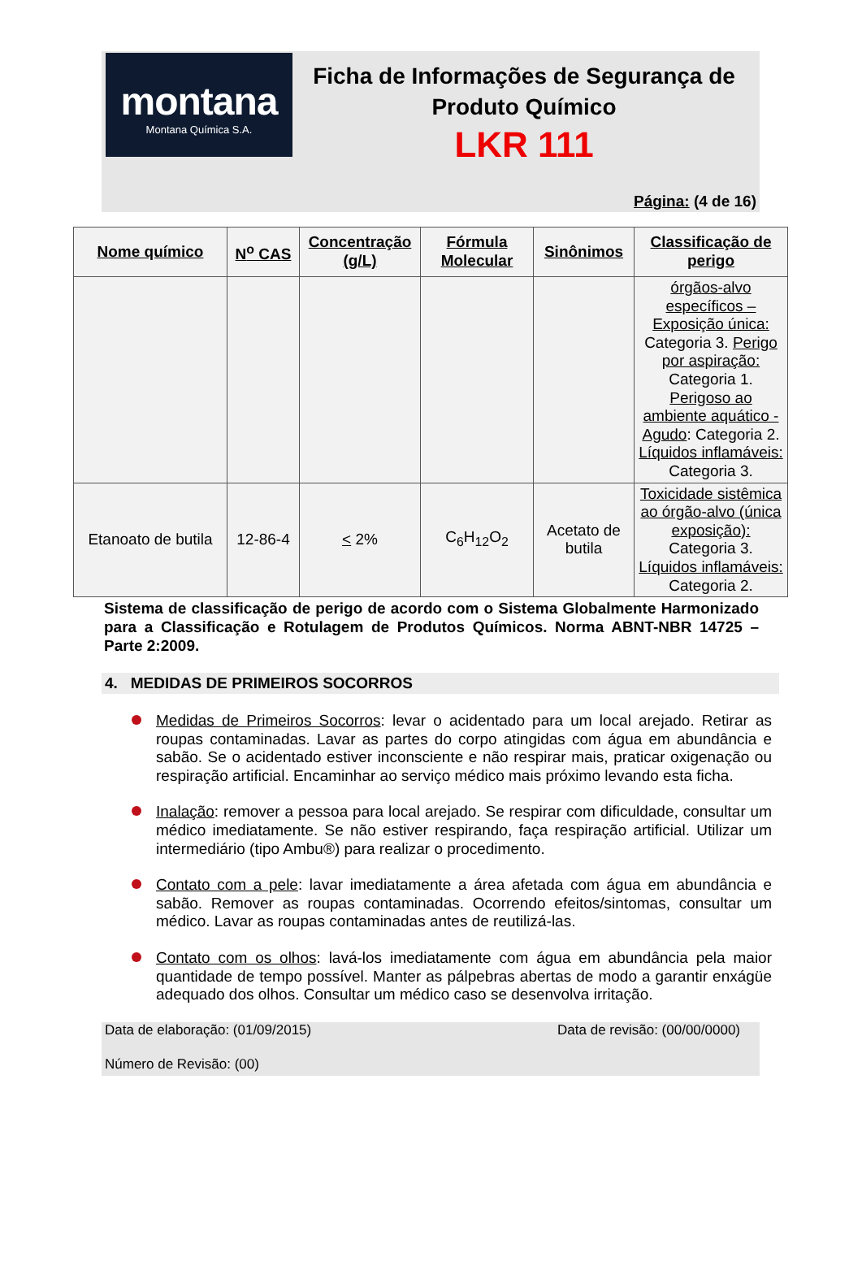montana
Montana Química S.A.
Ficha de Informações de Segurança de Produto Químico
LKR 111
Página: (4 de 16)
| Nome químico | N<sup>o</sup> CAS | Concentração (g/L) | Fórmula Molecular | Sinônimos | Classificação de perigo |
| --- | --- | --- | --- | --- | --- |
| | | | | | órgãos-alvo específicos – Exposição única: Categoria 3. Perigo por aspiração: Categoria 1. Perigoso ao ambiente aquático - Agudo : Categoria 2. Líquidos inflamáveis: Categoria 3. |
| Etanoato de butila | 12-86-4 | < 2% | C<sub>6</sub>H<sub>12</sub>O<sub>2</sub> | Acetato de butila | Toxicidade sistêmica ao órgão-alvo (única exposição): Categoria 3. Líquidos inflamáveis: Categoria 2. |
Sistema de classificação de perigo de acordo com o Sistema Globalmente Harmonizado para a Classificação e Rotulagem de Produtos Químicos. Norma ABNT-NBR 14725 – Parte 2:2009.
4. MEDIDAS DE PRIMEIROS SOCORROS
Medidas de Primeiros Socorros: levar o acidentado para um local arejado. Retirar as roupas contaminadas. Lavar as partes do corpo atingidas com água em abundância e sabão. Se o acidentado estiver inconsciente e não respirar mais, praticar oxigenação ou respiração artificial. Encaminhar ao serviço médico mais próximo levando esta ficha.
Inalação: remover a pessoa para local arejado. Se respirar com dificuldade, consultar um médico imediatamente. Se não estiver respirando, faça respiração artificial. Utilizar um intermediário (tipo Ambu®) para realizar o procedimento.
Contato com a pele: lavar imediatamente a área afetada com água em abundância e sabão. Remover as roupas contaminadas. Ocorrendo efeitos/sintomas, consultar um médico. Lavar as roupas contaminadas antes de reutilizá-las.
Contato com os olhos: lavá-los imediatamente com água em abundância pela maior quantidade de tempo possível. Manter as pálpebras abertas de modo a garantir enxágüe adequado dos olhos. Consultar um médico caso se desenvolva irritação.
Data de elaboração: (01/09/2015) Data de revisão: (00/00/0000)
Número de Revisão: (00)